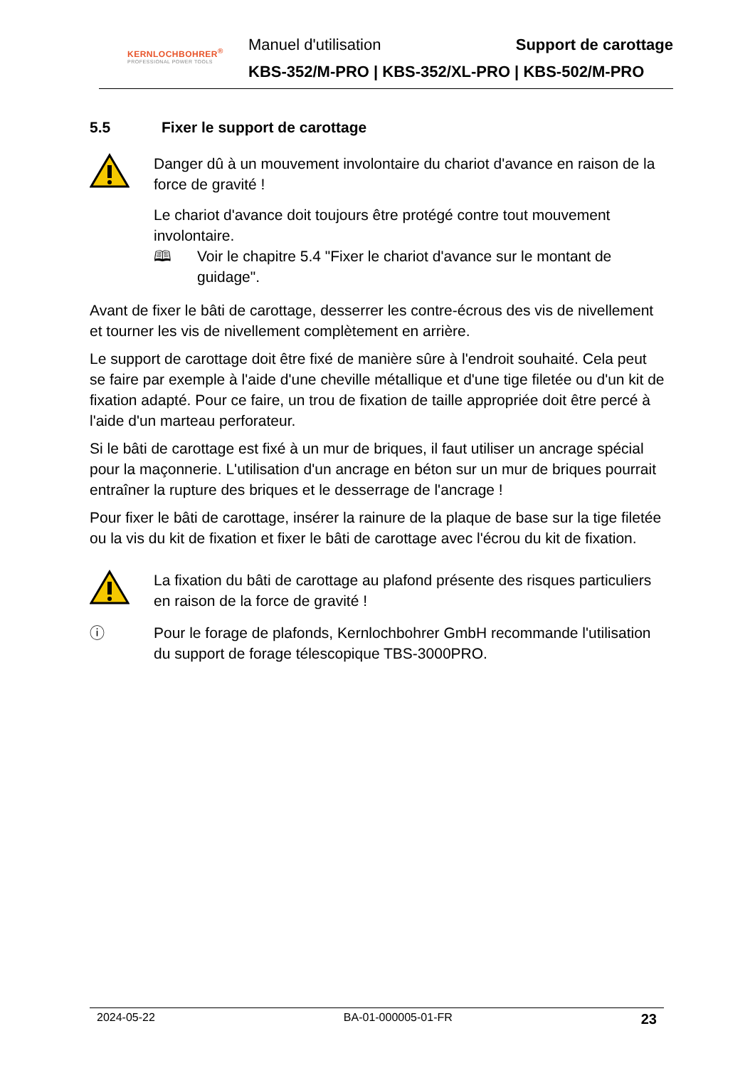KERNLOCHBOHRER<sup>®</sup>
PROFESSIONAL POWER TOOLS
Manuel d'utilisation Support de carottage
KBS-352/M-PRO | KBS-352/XL-PRO | KBS-502/M-PRO
5.5 Fixer le support de carottage
Danger dû à un mouvement involontaire du chariot d'avance en raison de la force de gravité !
Le chariot d'avance doit toujours être protégé contre tout mouvement involontaire.
🕮 Voir le chapitre 5.4 "Fixer le chariot d'avance sur le montant de guidage".
Avant de fixer le bâti de carottage, desserrer les contre-écrous des vis de nivellement et tourner les vis de nivellement complètement en arrière.
Le support de carottage doit être fixé de manière sûre à l'endroit souhaité. Cela peut se faire par exemple à l'aide d'une cheville métallique et d'une tige filetée ou d'un kit de fixation adapté. Pour ce faire, un trou de fixation de taille appropriée doit être percé à l'aide d'un marteau perforateur.
Si le bâti de carottage est fixé à un mur de briques, il faut utiliser un ancrage spécial pour la maçonnerie. L'utilisation d'un ancrage en béton sur un mur de briques pourrait entraîner la rupture des briques et le desserrage de l'ancrage !
Pour fixer le bâti de carottage, insérer la rainure de la plaque de base sur la tige filetée ou la vis du kit de fixation et fixer le bâti de carottage avec l'écrou du kit de fixation.
La fixation du bâti de carottage au plafond présente des risques particuliers en raison de la force de gravité !
ⓘ Pour le forage de plafonds, Kernlochbohrer GmbH recommande l'utilisation du support de forage télescopique TBS-3000PRO.
2024-05-22 BA-01-000005-01-FR 23